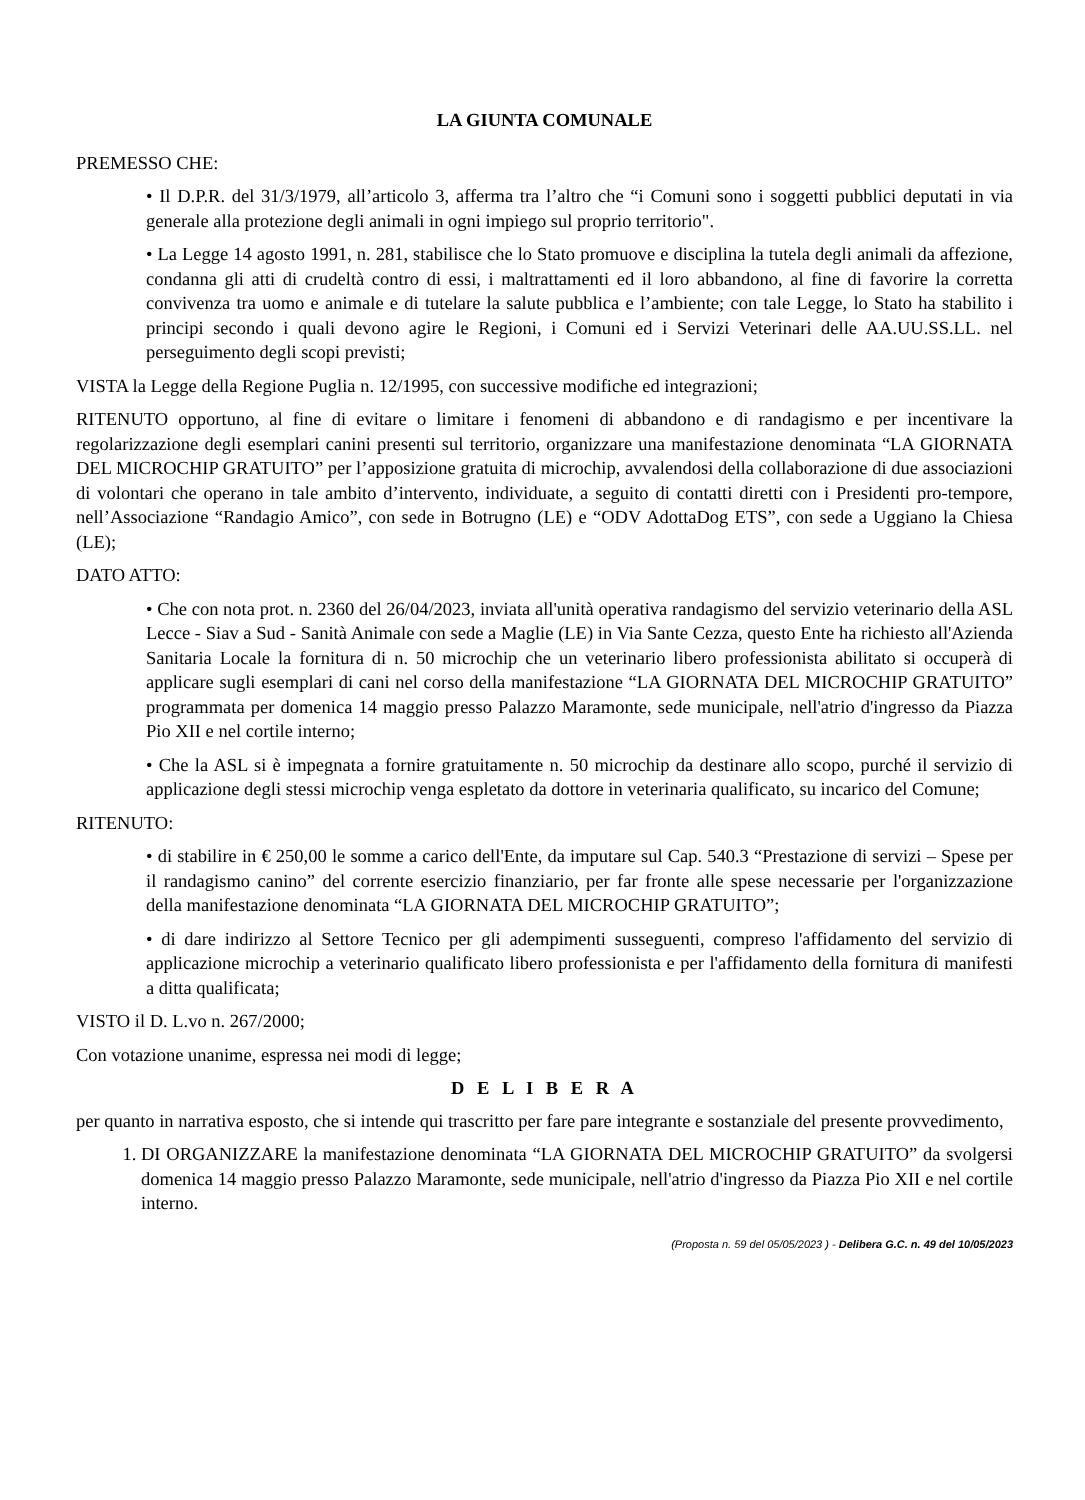LA GIUNTA COMUNALE
PREMESSO CHE:
• Il D.P.R. del 31/3/1979, all’articolo 3, afferma tra l’altro che “i Comuni sono i soggetti pubblici deputati in via generale alla protezione degli animali in ogni impiego sul proprio territorio".
• La Legge 14 agosto 1991, n. 281, stabilisce che lo Stato promuove e disciplina la tutela degli animali da affezione, condanna gli atti di crudeltà contro di essi, i maltrattamenti ed il loro abbandono, al fine di favorire la corretta convivenza tra uomo e animale e di tutelare la salute pubblica e l’ambiente; con tale Legge, lo Stato ha stabilito i principi secondo i quali devono agire le Regioni, i Comuni ed i Servizi Veterinari delle AA.UU.SS.LL. nel perseguimento degli scopi previsti;
VISTA la Legge della Regione Puglia n. 12/1995, con successive modifiche ed integrazioni;
RITENUTO opportuno, al fine di evitare o limitare i fenomeni di abbandono e di randagismo e per incentivare la regolarizzazione degli esemplari canini presenti sul territorio, organizzare una manifestazione denominata “LA GIORNATA DEL MICROCHIP GRATUITO” per l’apposizione gratuita di microchip, avvalendosi della collaborazione di due associazioni di volontari che operano in tale ambito d’intervento, individuate, a seguito di contatti diretti con i Presidenti pro-tempore, nell’Associazione “Randagio Amico”, con sede in Botrugno (LE) e “ODV AdottaDog ETS”, con sede a Uggiano la Chiesa (LE);
DATO ATTO:
• Che con nota prot. n. 2360 del 26/04/2023, inviata all'unità operativa randagismo del servizio veterinario della ASL Lecce - Siav a Sud - Sanità Animale con sede a Maglie (LE) in Via Sante Cezza, questo Ente ha richiesto all'Azienda Sanitaria Locale la fornitura di n. 50 microchip che un veterinario libero professionista abilitato si occuperà di applicare sugli esemplari di cani nel corso della manifestazione “LA GIORNATA DEL MICROCHIP GRATUITO” programmata per domenica 14 maggio presso Palazzo Maramonte, sede municipale, nell'atrio d'ingresso da Piazza Pio XII e nel cortile interno;
• Che la ASL si è impegnata a fornire gratuitamente n. 50 microchip da destinare allo scopo, purché il servizio di applicazione degli stessi microchip venga espletato da dottore in veterinaria qualificato, su incarico del Comune;
RITENUTO:
• di stabilire in € 250,00 le somme a carico dell'Ente, da imputare sul Cap. 540.3 “Prestazione di servizi – Spese per il randagismo canino” del corrente esercizio finanziario, per far fronte alle spese necessarie per l'organizzazione della manifestazione denominata “LA GIORNATA DEL MICROCHIP GRATUITO”;
• di dare indirizzo al Settore Tecnico per gli adempimenti susseguenti, compreso l'affidamento del servizio di applicazione microchip a veterinario qualificato libero professionista e per l'affidamento della fornitura di manifesti a ditta qualificata;
VISTO il D. L.vo n. 267/2000;
Con votazione unanime, espressa nei modi di legge;
D E L I B E R A
per quanto in narrativa esposto, che si intende qui trascritto per fare pare integrante e sostanziale del presente provvedimento,
1. DI ORGANIZZARE la manifestazione denominata “LA GIORNATA DEL MICROCHIP GRATUITO” da svolgersi domenica 14 maggio presso Palazzo Maramonte, sede municipale, nell'atrio d'ingresso da Piazza Pio XII e nel cortile interno.
(Proposta n. 59 del 05/05/2023 ) - Delibera G.C. n. 49 del 10/05/2023